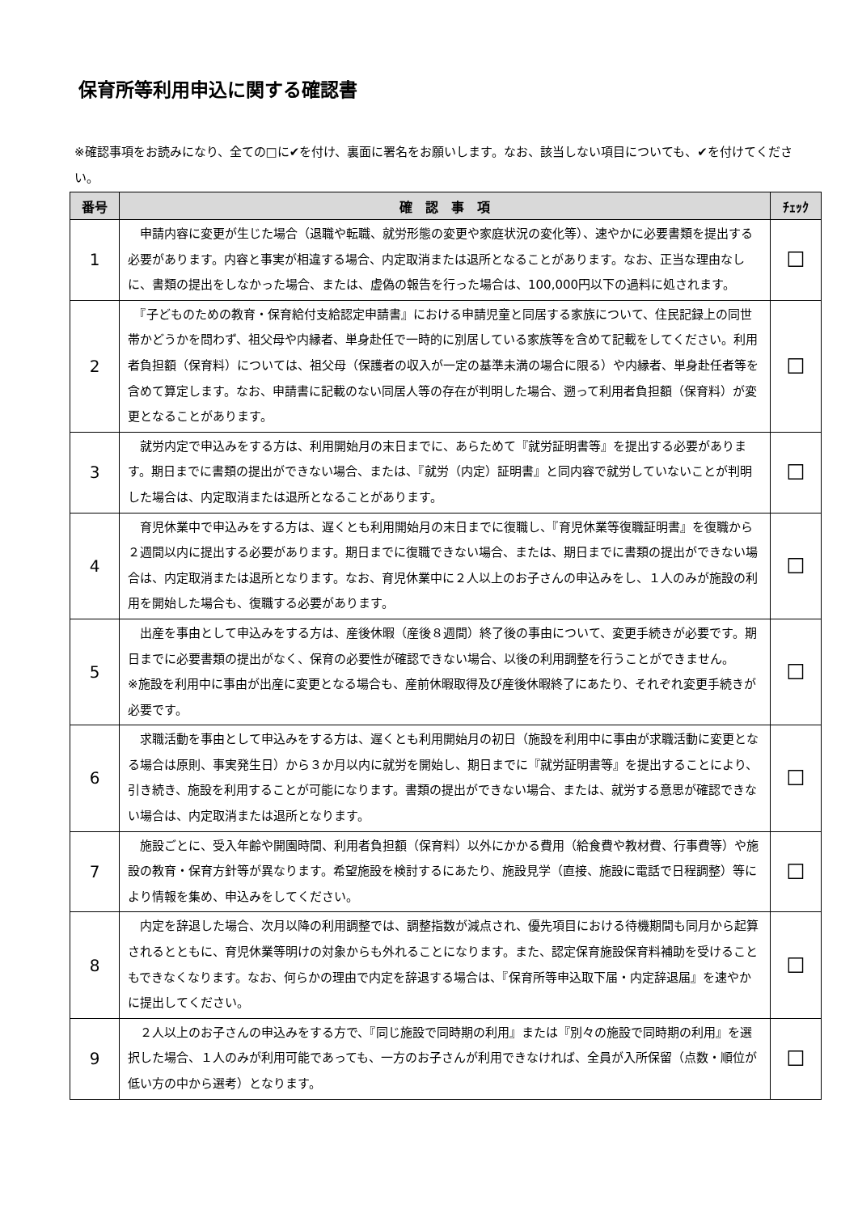保育所等利用申込に関する確認書
※確認事項をお読みになり、全ての□に✔を付け、裏面に署名をお願いします。なお、該当しない項目についても、✔を付けてください。
| 番号 | 確 認 事 項 | ﾁｪｯｸ |
| --- | --- | --- |
| 1 | 申請内容に変更が生じた場合（退職や転職、就労形態の変更や家庭状況の変化等）、速やかに必要書類を提出する必要があります。内容と事実が相違する場合、内定取消または退所となることがあります。なお、正当な理由なしに、書類の提出をしなかった場合、または、虚偽の報告を行った場合は、100,000円以下の過料に処されます。 | ☐ |
| 2 | 『子どものための教育・保育給付支給認定申請書』における申請児童と同居する家族について、住民記録上の同世帯かどうかを問わず、祖父母や内縁者、単身赴任で一時的に別居している家族等を含めて記載をしてください。利用者負担額（保育料）については、祖父母（保護者の収入が一定の基準未満の場合に限る）や内縁者、単身赴任者等を含めて算定します。なお、申請書に記載のない同居人等の存在が判明した場合、遡って利用者負担額（保育料）が変更となることがあります。 | ☐ |
| 3 | 就労内定で申込みをする方は、利用開始月の末日までに、あらためて『就労証明書等』を提出する必要があります。期日までに書類の提出ができない場合、または、『就労（内定）証明書』と同内容で就労していないことが判明した場合は、内定取消または退所となることがあります。 | ☐ |
| 4 | 育児休業中で申込みをする方は、遅くとも利用開始月の末日までに復職し、『育児休業等復職証明書』を復職から２週間以内に提出する必要があります。期日までに復職できない場合、または、期日までに書類の提出ができない場合は、内定取消または退所となります。なお、育児休業中に２人以上のお子さんの申込みをし、１人のみが施設の利用を開始した場合も、復職する必要があります。 | ☐ |
| 5 | 出産を事由として申込みをする方は、産後休暇（産後８週間）終了後の事由について、変更手続きが必要です。期日までに必要書類の提出がなく、保育の必要性が確認できない場合、以後の利用調整を行うことができません。 ※施設を利用中に事由が出産に変更となる場合も、産前休暇取得及び産後休暇終了にあたり、それぞれ変更手続きが必要です。 | ☐ |
| 6 | 求職活動を事由として申込みをする方は、遅くとも利用開始月の初日（施設を利用中に事由が求職活動に変更となる場合は原則、事実発生日）から３か月以内に就労を開始し、期日までに『就労証明書等』を提出することにより、引き続き、施設を利用することが可能になります。書類の提出ができない場合、または、就労する意思が確認できない場合は、内定取消または退所となります。 | ☐ |
| 7 | 施設ごとに、受入年齢や開園時間、利用者負担額（保育料）以外にかかる費用（給食費や教材費、行事費等）や施設の教育・保育方針等が異なります。希望施設を検討するにあたり、施設見学（直接、施設に電話で日程調整）等により情報を集め、申込みをしてください。 | ☐ |
| 8 | 内定を辞退した場合、次月以降の利用調整では、調整指数が減点され、優先項目における待機期間も同月から起算されるとともに、育児休業等明けの対象からも外れることになります。また、認定保育施設保育料補助を受けることもできなくなります。なお、何らかの理由で内定を辞退する場合は、『保育所等申込取下届・内定辞退届』を速やかに提出してください。 | ☐ |
| 9 | ２人以上のお子さんの申込みをする方で、『同じ施設で同時期の利用』または『別々の施設で同時期の利用』を選択した場合、１人のみが利用可能であっても、一方のお子さんが利用できなければ、全員が入所保留（点数・順位が低い方の中から選考）となります。 | ☐ |